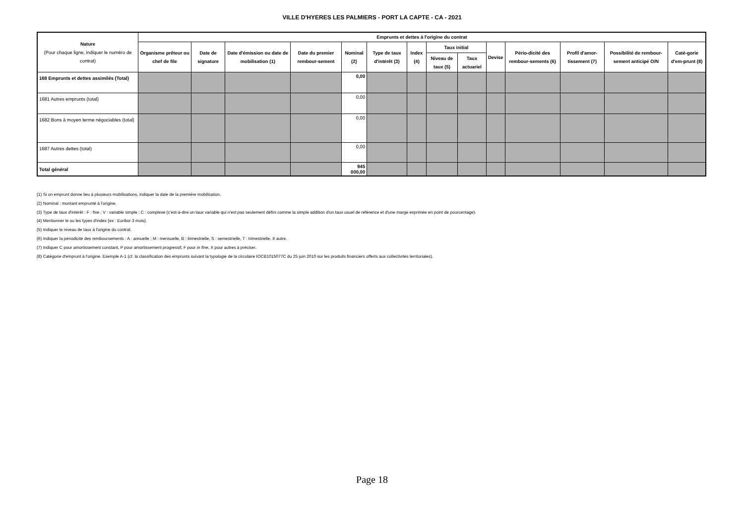VILLE D'HYERES LES PALMIERS - PORT LA CAPTE - CA - 2021
| Nature (Pour chaque ligne, indiquer le numéro de contrat) | Emprunts et dettes à l'origine du contrat | | | | | | | | | | | | | |
| --- | --- | --- | --- | --- | --- | --- | --- | --- | --- | --- | --- | --- | --- | --- |
| | Organisme prêteur ou chef de file | Date de signature | Date d'émission ou date de mobilisation (1) | Date du premier rembour-sement | Nominal (2) | Type de taux d'intérêt (3) | Index (4) | Taux initial | | Devise | Pério-dicité des rembour-sements (6) | Profil d'amor-tissement (7) | Possibilité de rembour-sement anticipé O/N | Caté-gorie d'em-prunt (8) |
| | | | | | | | | Niveau de taux (5) | Taux actuariel | | | | | |
| 168 Emprunts et dettes assimilés (Total) | | | | | 0,00 | | | | | | | | | |
| 1681 Autres emprunts (total) | | | | | 0,00 | | | | | | | | | |
| 1682 Bons à moyen terme négociables (total) | | | | | 0,00 | | | | | | | | | |
| 1687 Autres dettes (total) | | | | | 0,00 | | | | | | | | | |
| Total général | | | | | 945 000,00 | | | | | | | | | |
(1) Si un emprunt donne lieu à plusieurs mobilisations, indiquer la date de la première mobilisation.
(2) Nominal : montant emprunté à l'origine.
(3) Type de taux d'intérêt : F : fixe ; V : variable simple ; C : complexe (c'est-à-dire un taux variable qui n'est pas seulement défini comme la simple addition d'un taux usuel de référence et d'une marge exprimée en point de pourcentage).
(4) Mentionner le ou les types d'index (ex : Euribor 3 mois).
(5) Indiquer le niveau de taux à l'origine du contrat.
(6) Indiquer la périodicité des remboursements : A : annuelle ; M : mensuelle, B : bimestrielle, S : semestrielle, T : trimestrielle, X autre.
(7) Indiquer C pour amortissement constant, P pour amortissement progressif, F pour in fine, X pour autres à préciser.
(8) Catégorie d'emprunt à l'origine. Exemple A-1 (cf. la classification des emprunts suivant la typologie de la circulaire IOCB1015077C du 25 juin 2010 sur les produits financiers offerts aux collectivités territoriales).
Page 18